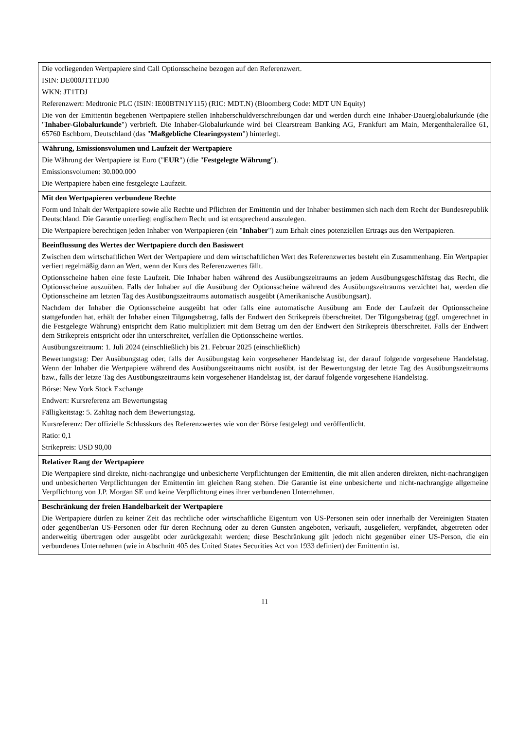| Die vorliegenden Wertpapiere sind Call Optionsscheine bezogen auf den Referenzwert. ISIN: DE000JT1TDJ0 WKN: JT1TDJ Referenzwert: Medtronic PLC (ISIN: IE00BTN1Y115) (RIC: MDT.N) (Bloomberg Code: MDT UN Equity) Die von der Emittentin begebenen Wertpapiere stellen Inhaberschuldverschreibungen dar und werden durch eine Inhaber-Dauerglobalurkunde (die " Inhaber-Globalurkunde ") verbrieft. Die Inhaber-Globalurkunde wird bei Clearstream Banking AG, Frankfurt am Main, Mergenthalerallee 61, 65760 Eschborn, Deutschland (das " Maßgebliche Clearingsystem ") hinterlegt. |
| Währung, Emissionsvolumen und Laufzeit der Wertpapiere Die Währung der Wertpapiere ist Euro (" EUR ") (die " Festgelegte Währung "). Emissionsvolumen: 30.000.000 Die Wertpapiere haben eine festgelegte Laufzeit. |
| Mit den Wertpapieren verbundene Rechte Form und Inhalt der Wertpapiere sowie alle Rechte und Pflichten der Emittentin und der Inhaber bestimmen sich nach dem Recht der Bundesrepublik Deutschland. Die Garantie unterliegt englischem Recht und ist entsprechend auszulegen. Die Wertpapiere berechtigen jeden Inhaber von Wertpapieren (ein " Inhaber ") zum Erhalt eines potenziellen Ertrags aus den Wertpapieren. |
| Beeinflussung des Wertes der Wertpapiere durch den Basiswert Zwischen dem wirtschaftlichen Wert der Wertpapiere und dem wirtschaftlichen Wert des Referenzwertes besteht ein Zusammenhang. Ein Wertpapier verliert regelmäßig dann an Wert, wenn der Kurs des Referenzwertes fällt. Optionsscheine haben eine feste Laufzeit. Die Inhaber haben während des Ausübungszeitraums an jedem Ausübungsgeschäftstag das Recht, die Optionsscheine auszuüben. Falls der Inhaber auf die Ausübung der Optionsscheine während des Ausübungszeitraums verzichtet hat, werden die Optionsscheine am letzten Tag des Ausübungszeitraums automatisch ausgeübt (Amerikanische Ausübungsart). Nachdem der Inhaber die Optionsscheine ausgeübt hat oder falls eine automatische Ausübung am Ende der Laufzeit der Optionsscheine stattgefunden hat, erhält der Inhaber einen Tilgungsbetrag, falls der Endwert den Strikepreis überschreitet. Der Tilgungsbetrag (ggf. umgerechnet in die Festgelegte Währung) entspricht dem Ratio multipliziert mit dem Betrag um den der Endwert den Strikepreis überschreitet. Falls der Endwert dem Strikepreis entspricht oder ihn unterschreitet, verfallen die Optionsscheine wertlos. Ausübungszeitraum: 1. Juli 2024 (einschließlich) bis 21. Februar 2025 (einschließlich) Bewertungstag: Der Ausübungstag oder, falls der Ausübungstag kein vorgesehener Handelstag ist, der darauf folgende vorgesehene Handelstag. Wenn der Inhaber die Wertpapiere während des Ausübungszeitraums nicht ausübt, ist der Bewertungstag der letzte Tag des Ausübungszeitraums bzw., falls der letzte Tag des Ausübungszeitraums kein vorgesehener Handelstag ist, der darauf folgende vorgesehene Handelstag. Börse: New York Stock Exchange Endwert: Kursreferenz am Bewertungstag Fälligkeitstag: 5. Zahltag nach dem Bewertungstag. Kursreferenz: Der offizielle Schlusskurs des Referenzwertes wie von der Börse festgelegt und veröffentlicht. Ratio: 0,1 Strikepreis: USD 90,00 |
| Relativer Rang der Wertpapiere Die Wertpapiere sind direkte, nicht-nachrangige und unbesicherte Verpflichtungen der Emittentin, die mit allen anderen direkten, nicht-nachrangigen und unbesicherten Verpflichtungen der Emittentin im gleichen Rang stehen. Die Garantie ist eine unbesicherte und nicht-nachrangige allgemeine Verpflichtung von J.P. Morgan SE und keine Verpflichtung eines ihrer verbundenen Unternehmen. |
| Beschränkung der freien Handelbarkeit der Wertpapiere Die Wertpapiere dürfen zu keiner Zeit das rechtliche oder wirtschaftliche Eigentum von US-Personen sein oder innerhalb der Vereinigten Staaten oder gegenüber/an US-Personen oder für deren Rechnung oder zu deren Gunsten angeboten, verkauft, ausgeliefert, verpfändet, abgetreten oder anderweitig übertragen oder ausgeübt oder zurückgezahlt werden; diese Beschränkung gilt jedoch nicht gegenüber einer US-Person, die ein verbundenes Unternehmen (wie in Abschnitt 405 des United States Securities Act von 1933 definiert) der Emittentin ist. |
11